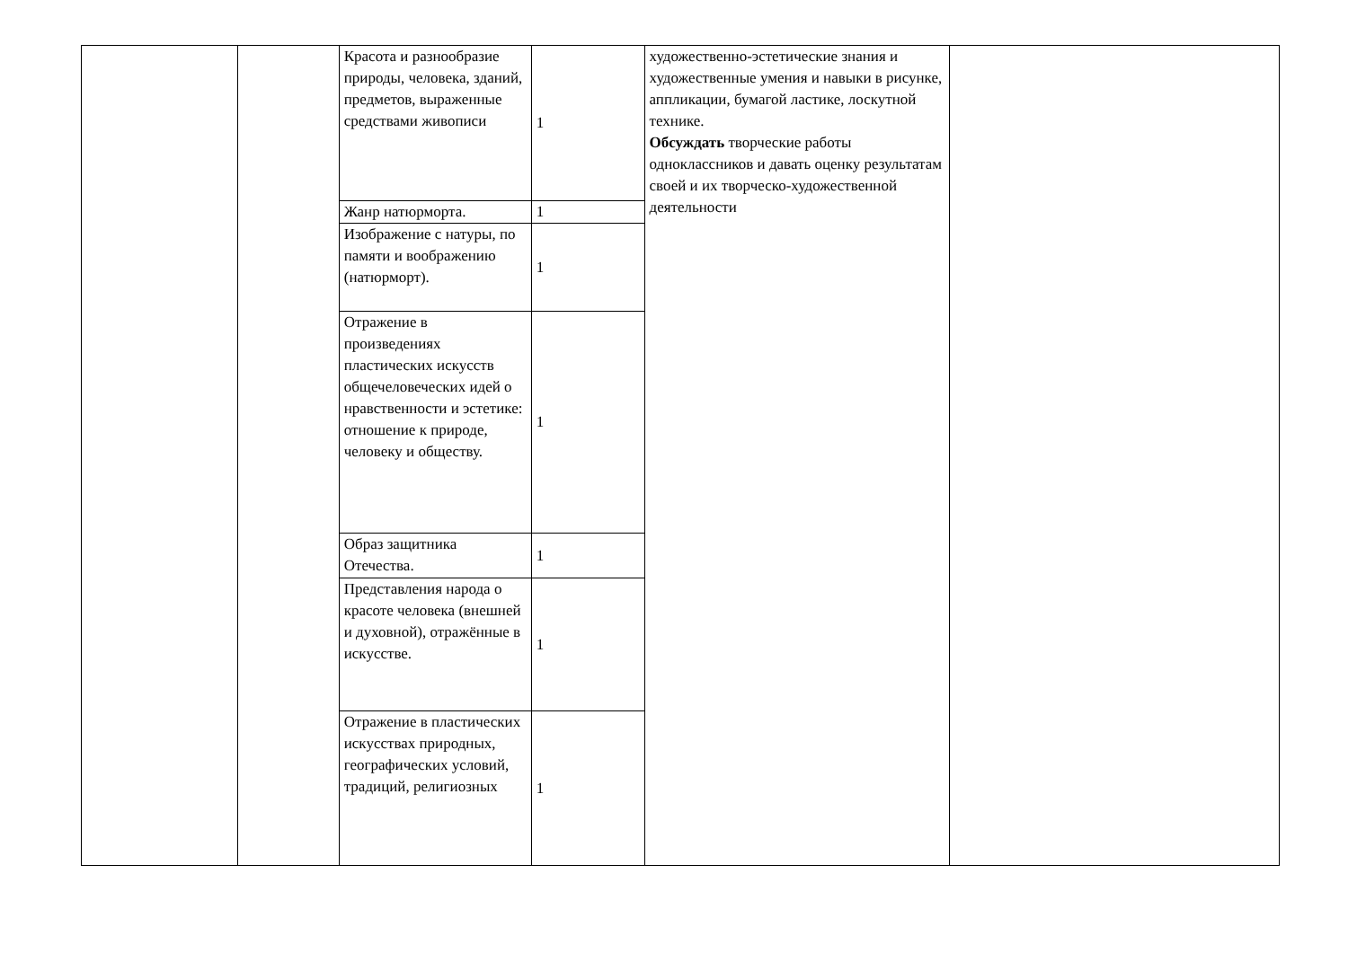| | | Красота и разнообразие природы, человека, зданий, предметов, выраженные средствами живописи | 1 | художественно-эстетические знания и художественные умения и навыки в рисунке, аппликации, бумагой ластике, лоскутной технике. Обсуждать творческие работы одноклассников и давать оценку результатам своей и их творческо-художественной деятельности | |
| | | Жанр натюрморта. | 1 | | |
| | | Изображение с натуры, по памяти и воображению (натюрморт). | 1 | | |
| | | Отражение в произведениях пластических искусств общечеловеческих идей о нравственности и эстетике: отношение к природе, человеку и обществу. | 1 | | |
| | | Образ защитника Отечества. | 1 | | |
| | | Представления народа о красоте человека (внешней и духовной), отражённые в искусстве. | 1 | | |
| | | Отражение в пластических искусствах природных, географических условий, традиций, религиозных | 1 | | |